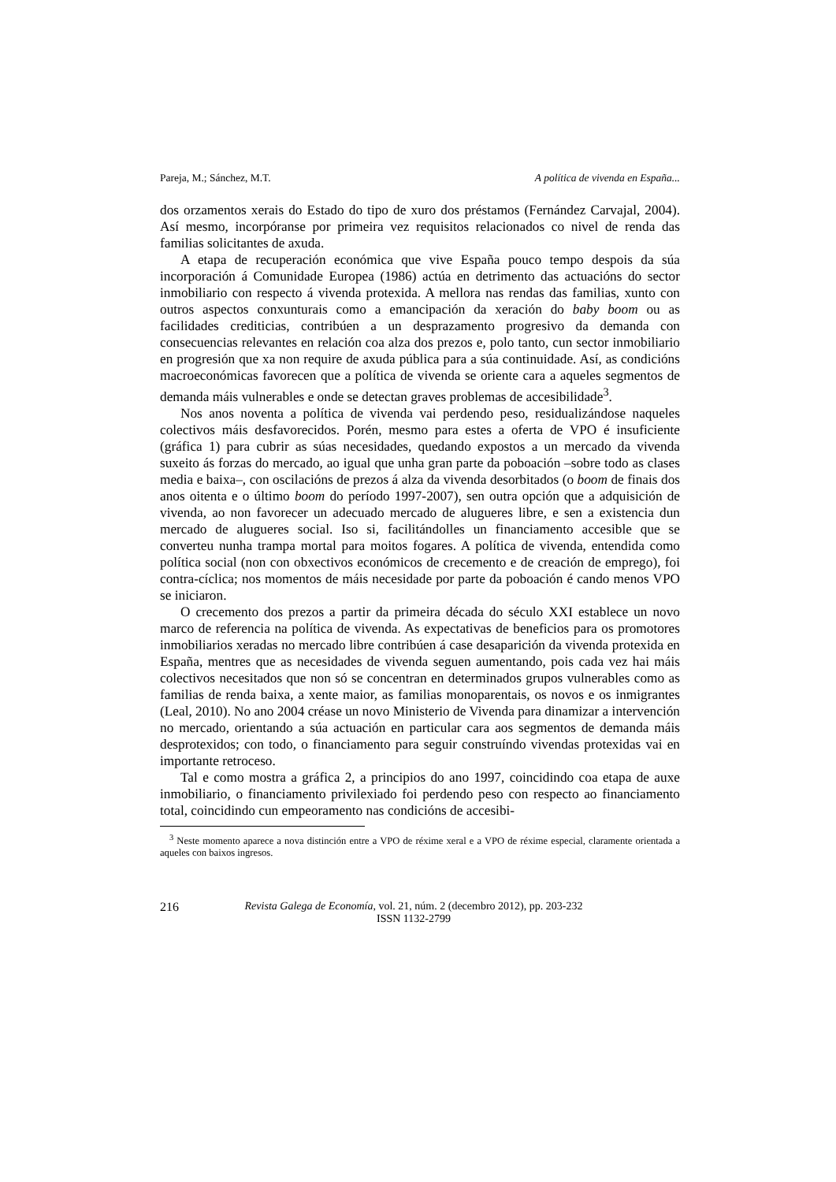Pareja, M.; Sánchez, M.T. A política de vivenda en España...
dos orzamentos xerais do Estado do tipo de xuro dos préstamos (Fernández Carvajal, 2004). Así mesmo, incorpóranse por primeira vez requisitos relacionados co nivel de renda das familias solicitantes de axuda.
A etapa de recuperación económica que vive España pouco tempo despois da súa incorporación á Comunidade Europea (1986) actúa en detrimento das actuacións do sector inmobiliario con respecto á vivenda protexida. A mellora nas rendas das familias, xunto con outros aspectos conxunturais como a emancipación da xeración do baby boom ou as facilidades crediticias, contribúen a un desprazamento progresivo da demanda con consecuencias relevantes en relación coa alza dos prezos e, polo tanto, cun sector inmobiliario en progresión que xa non require de axuda pública para a súa continuidade. Así, as condicións macroeconómicas favorecen que a política de vivenda se oriente cara a aqueles segmentos de demanda máis vulnerables e onde se detectan graves problemas de accesibilidade<sup>3</sup>.
Nos anos noventa a política de vivenda vai perdendo peso, residualizándose naqueles colectivos máis desfavorecidos. Porén, mesmo para estes a oferta de VPO é insuficiente (gráfica 1) para cubrir as súas necesidades, quedando expostos a un mercado da vivenda suxeito ás forzas do mercado, ao igual que unha gran parte da poboación –sobre todo as clases media e baixa–, con oscilacións de prezos á alza da vivenda desorbitados (o boom de finais dos anos oitenta e o último boom do período 1997-2007), sen outra opción que a adquisición de vivenda, ao non favorecer un adecuado mercado de alugueres libre, e sen a existencia dun mercado de alugueres social. Iso si, facilitándolles un financiamento accesible que se converteu nunha trampa mortal para moitos fogares. A política de vivenda, entendida como política social (non con obxectivos económicos de crecemento e de creación de emprego), foi contra-cíclica; nos momentos de máis necesidade por parte da poboación é cando menos VPO se iniciaron.
O crecemento dos prezos a partir da primeira década do século XXI establece un novo marco de referencia na política de vivenda. As expectativas de beneficios para os promotores inmobiliarios xeradas no mercado libre contribúen á case desaparición da vivenda protexida en España, mentres que as necesidades de vivenda seguen aumentando, pois cada vez hai máis colectivos necesitados que non só se concentran en determinados grupos vulnerables como as familias de renda baixa, a xente maior, as familias monoparentais, os novos e os inmigrantes (Leal, 2010). No ano 2004 créase un novo Ministerio de Vivenda para dinamizar a intervención no mercado, orientando a súa actuación en particular cara aos segmentos de demanda máis desprotexidos; con todo, o financiamento para seguir construíndo vivendas protexidas vai en importante retroceso.
Tal e como mostra a gráfica 2, a principios do ano 1997, coincidindo coa etapa de auxe inmobiliario, o financiamento privilexiado foi perdendo peso con respecto ao financiamento total, coincidindo cun empeoramento nas condicións de accesibi-
<sup>3</sup> Neste momento aparece a nova distinción entre a VPO de réxime xeral e a VPO de réxime especial, claramente orientada a aqueles con baixos ingresos.
216
Revista Galega de Economía, vol. 21, núm. 2 (decembro 2012), pp. 203-232
ISSN 1132-2799